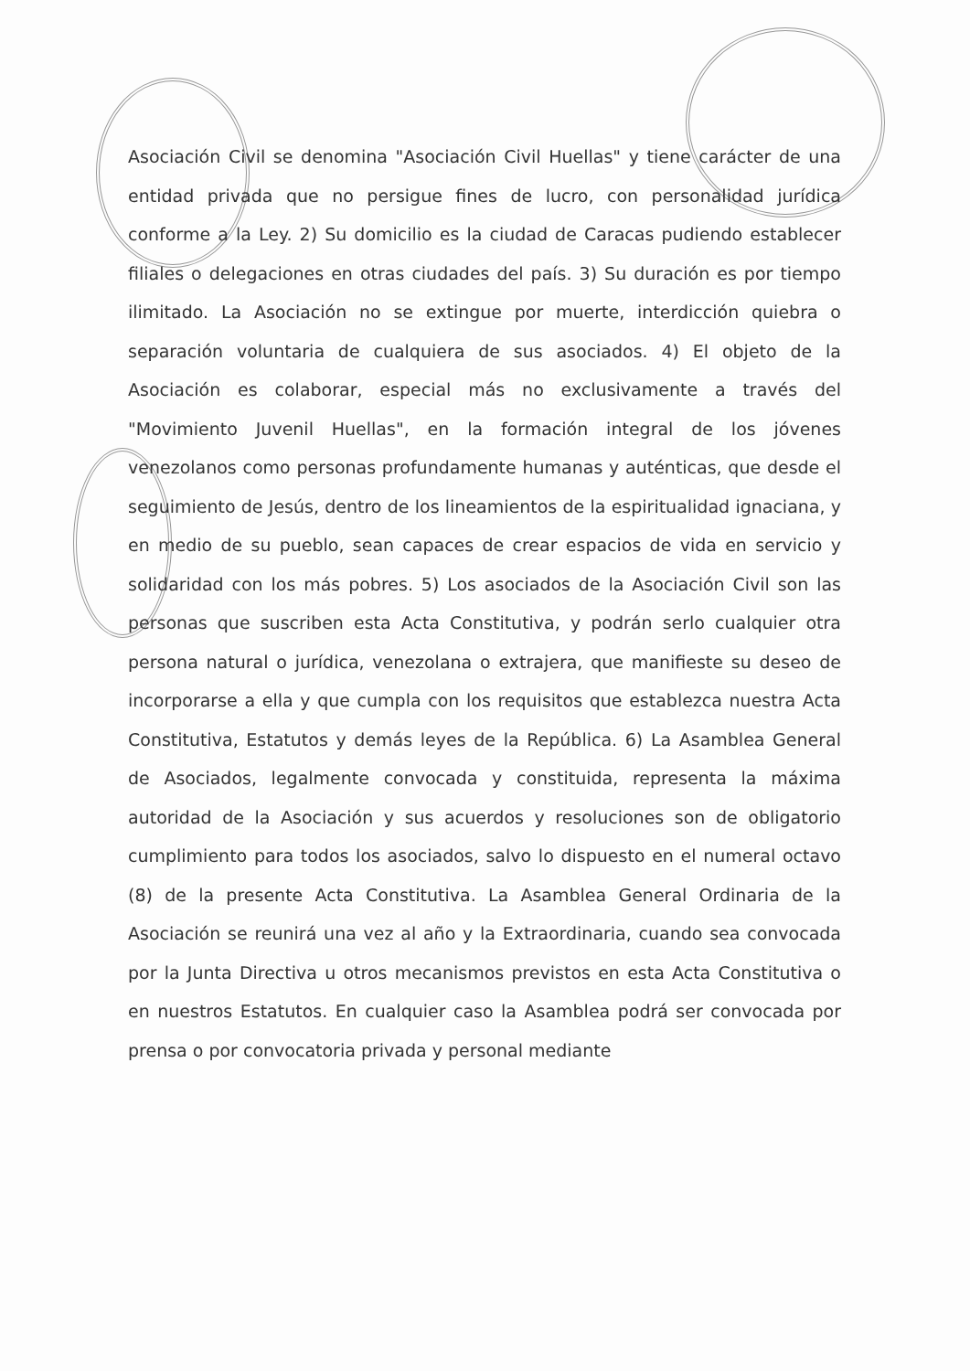Asociación Civil se denomina "Asociación Civil Huellas" y tiene carácter de una entidad privada que no persigue fines de lucro, con personalidad jurídica conforme a la Ley. 2) Su domicilio es la ciudad de Caracas pudiendo establecer filiales o delegaciones en otras ciudades del país. 3) Su duración es por tiempo ilimitado. La Asociación no se extingue por muerte, interdicción quiebra o separación voluntaria de cualquiera de sus asociados. 4) El objeto de la Asociación es colaborar, especial más no exclusivamente a través del "Movimiento Juvenil Huellas", en la formación integral de los jóvenes venezolanos como personas profundamente humanas y auténticas, que desde el seguimiento de Jesús, dentro de los lineamientos de la espiritualidad ignaciana, y en medio de su pueblo, sean capaces de crear espacios de vida en servicio y solidaridad con los más pobres. 5) Los asociados de la Asociación Civil son las personas que suscriben esta Acta Constitutiva, y podrán serlo cualquier otra persona natural o jurídica, venezolana o extrajera, que manifieste su deseo de incorporarse a ella y que cumpla con los requisitos que establezca nuestra Acta Constitutiva, Estatutos y demás leyes de la República. 6) La Asamblea General de Asociados, legalmente convocada y constituida, representa la máxima autoridad de la Asociación y sus acuerdos y resoluciones son de obligatorio cumplimiento para todos los asociados, salvo lo dispuesto en el numeral octavo (8) de la presente Acta Constitutiva. La Asamblea General Ordinaria de la Asociación se reunirá una vez al año y la Extraordinaria, cuando sea convocada por la Junta Directiva u otros mecanismos previstos en esta Acta Constitutiva o en nuestros Estatutos. En cualquier caso la Asamblea podrá ser convocada por prensa o por convocatoria privada y personal mediante